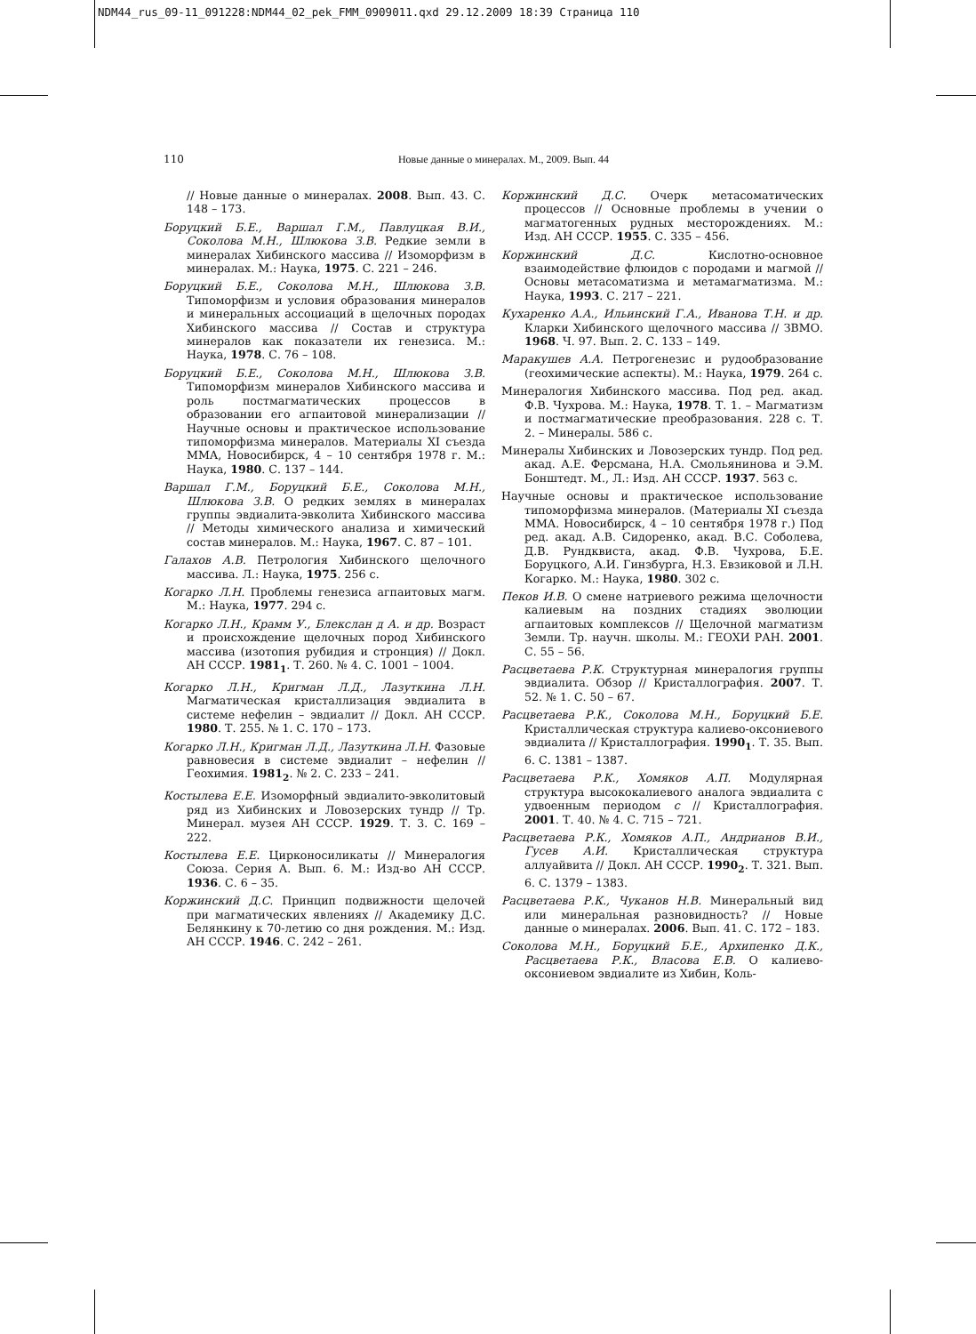NDM44_rus_09-11_091228:NDM44_02_pek_FMM_0909011.qxd 29.12.2009 18:39 Страница 110
110
Новые данные о минералах. М., 2009. Вып. 44
// Новые данные о минералах. 2008. Вып. 43. С. 148 – 173.
Боруцкий Б.Е., Варшал Г.М., Павлуцкая В.И., Соколова М.Н., Шлюкова З.В. Редкие земли в минералах Хибинского массива // Изоморфизм в минералах. М.: Наука, 1975. С. 221 – 246.
Боруцкий Б.Е., Соколова М.Н., Шлюкова З.В. Типоморфизм и условия образования минералов и минеральных ассоциаций в щелочных породах Хибинского массива // Состав и структура минералов как показатели их генезиса. М.: Наука, 1978. С. 76 – 108.
Боруцкий Б.Е., Соколова М.Н., Шлюкова З.В. Типоморфизм минералов Хибинского массива и роль постмагматических процессов в образовании его агпаитовой минерализации // Научные основы и практическое использование типоморфизма минералов. Материалы XI съезда ММА, Новосибирск, 4 – 10 сентября 1978 г. М.: Наука, 1980. С. 137 – 144.
Варшал Г.М., Боруцкий Б.Е., Соколова М.Н., Шлюкова З.В. О редких землях в минералах группы эвдиалита-эвколита Хибинского массива // Методы химического анализа и химический состав минералов. М.: Наука, 1967. С. 87 – 101.
Галахов А.В. Петрология Хибинского щелочного массива. Л.: Наука, 1975. 256 с.
Когарко Л.Н. Проблемы генезиса агпаитовых магм. М.: Наука, 1977. 294 с.
Когарко Л.Н., Крамм У., Блекслан д А. и др. Возраст и происхождение щелочных пород Хибинского массива (изотопия рубидия и стронция) // Докл. АН СССР. 1981<sub>1</sub>. Т. 260. № 4. С. 1001 – 1004.
Когарко Л.Н., Кригман Л.Д., Лазуткина Л.Н. Магматическая кристаллизация эвдиалита в системе нефелин – эвдиалит // Докл. АН СССР. 1980. Т. 255. № 1. С. 170 – 173.
Когарко Л.Н., Кригман Л.Д., Лазуткина Л.Н. Фазовые равновесия в системе эвдиалит – нефелин // Геохимия. 1981<sub>2</sub>. № 2. С. 233 – 241.
Костылева Е.Е. Изоморфный эвдиалито-эвколитовый ряд из Хибинских и Ловозерских тундр // Тр. Минерал. музея АН СССР. 1929. Т. 3. С. 169 – 222.
Костылева Е.Е. Цирконосиликаты // Минералогия Союза. Серия А. Вып. 6. М.: Изд-во АН СССР. 1936. С. 6 – 35.
Коржинский Д.С. Принцип подвижности щелочей при магматических явлениях // Академику Д.С. Белянкину к 70-летию со дня рождения. М.: Изд. АН СССР. 1946. С. 242 – 261.
Коржинский Д.С. Очерк метасоматических процессов // Основные проблемы в учении о магматогенных рудных месторождениях. М.: Изд. АН СССР. 1955. С. 335 – 456.
Коржинский Д.С. Кислотно-основное взаимодействие флюидов с породами и магмой // Основы метасоматизма и метамагматизма. М.: Наука, 1993. С. 217 – 221.
Кухаренко А.А., Ильинский Г.А., Иванова Т.Н. и др. Кларки Хибинского щелочного массива // ЗВМО. 1968. Ч. 97. Вып. 2. С. 133 – 149.
Маракушев А.А. Петрогенезис и рудообразование (геохимические аспекты). М.: Наука, 1979. 264 с.
Минералогия Хибинского массива. Под ред. акад. Ф.В. Чухрова. М.: Наука, 1978. Т. 1. – Магматизм и постмагматические преобразования. 228 с. Т. 2. – Минералы. 586 с.
Минералы Хибинских и Ловозерских тундр. Под ред. акад. А.Е. Ферсмана, Н.А. Смольянинова и Э.М. Бонштедт. М., Л.: Изд. АН СССР. 1937. 563 с.
Научные основы и практическое использование типоморфизма минералов. (Материалы XI съезда ММА. Новосибирск, 4 – 10 сентября 1978 г.) Под ред. акад. А.В. Сидоренко, акад. В.С. Соболева, Д.В. Рундквиста, акад. Ф.В. Чухрова, Б.Е. Боруцкого, А.И. Гинзбурга, Н.З. Евзиковой и Л.Н. Когарко. М.: Наука, 1980. 302 с.
Пеков И.В. О смене натриевого режима щелочности калиевым на поздних стадиях эволюции агпаитовых комплексов // Щелочной магматизм Земли. Тр. научн. школы. М.: ГЕОХИ РАН. 2001. С. 55 – 56.
Расцветаева Р.К. Структурная минералогия группы эвдиалита. Обзор // Кристаллография. 2007. Т. 52. № 1. С. 50 – 67.
Расцветаева Р.К., Соколова М.Н., Боруцкий Б.Е. Кристаллическая структура калиево-оксониевого эвдиалита // Кристаллография. 1990<sub>1</sub>. Т. 35. Вып. 6. С. 1381 – 1387.
Расцветаева Р.К., Хомяков А.П. Модулярная структура высококалиевого аналога эвдиалита с удвоенным периодом c // Кристаллография. 2001. Т. 40. № 4. С. 715 – 721.
Расцветаева Р.К., Хомяков А.П., Андрианов В.И., Гусев А.И. Кристаллическая структура аллуайвита // Докл. АН СССР. 1990<sub>2</sub>. Т. 321. Вып. 6. С. 1379 – 1383.
Расцветаева Р.К., Чуканов Н.В. Минеральный вид или минеральная разновидность? // Новые данные о минералах. 2006. Вып. 41. С. 172 – 183.
Соколова М.Н., Боруцкий Б.Е., Архипенко Д.К., Расцветаева Р.К., Власова Е.В. О калиево-оксониевом эвдиалите из Хибин, Коль-